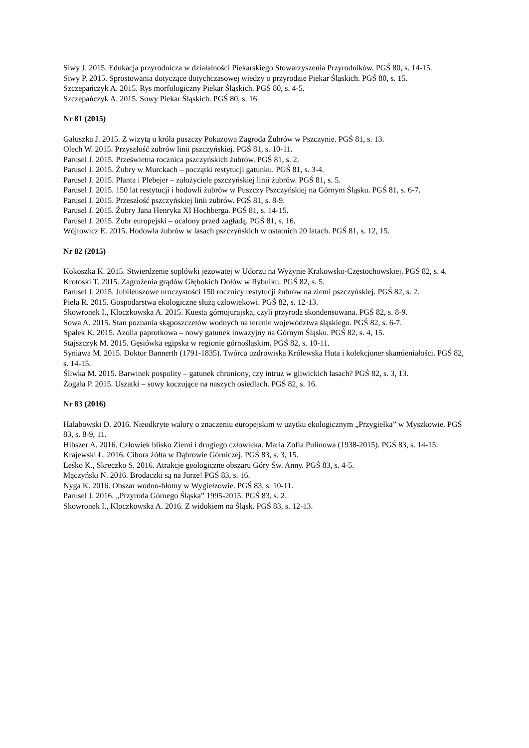Siwy J. 2015. Edukacja przyrodnicza w działalności Piekarskiego Stowarzyszenia Przyrodników. PGŚ 80, s. 14-15.
Siwy P. 2015. Sprostowania dotyczące dotychczasowej wiedzy o przyrodzie Piekar Śląskich. PGŚ 80, s. 15.
Szczepańczyk A. 2015. Rys morfologiczny Piekar Śląskich. PGŚ 80, s. 4-5.
Szczepańczyk A. 2015. Sowy Piekar Śląskich. PGŚ 80, s. 16.
Nr 81 (2015)
Gałuszka J. 2015. Z wizytą u króla puszczy Pokazowa Zagroda Żubrów w Pszczynie. PGŚ 81, s. 13.
Olech W. 2015. Przyszłość żubrów linii pszczyńskiej. PGŚ 81, s. 10-11.
Parusel J. 2015. Prześwietna rocznica pszczyńskich żubrów. PGŚ 81, s. 2.
Parusel J. 2015. Żubry w Murckach – początki restytucji gatunku. PGŚ 81, s. 3-4.
Parusel J. 2015. Planta i Plebejer – założyciele pszczyńskiej linii żubrów. PGŚ 81, s. 5.
Parusel J. 2015. 150 lat restytucji i hodowli żubrów w Puszczy Pszczyńskiej na Górnym Śląsku. PGŚ 81, s. 6-7.
Parusel J. 2015. Przeszłość pszczyńskiej linii żubrów. PGŚ 81, s. 8-9.
Parusel J. 2015. Żubry Jana Henryka XI Hochberga. PGŚ 81, s. 14-15.
Parusel J. 2015. Żubr europejski – ocalony przed zagładą. PGŚ 81, s. 16.
Wójtowicz E. 2015. Hodowla żubrów w lasach pszczyńskich w ostatnich 20 latach. PGŚ 81, s. 12, 15.
Nr 82 (2015)
Kokoszka K. 2015. Stwierdzenie soplówki jeżowatej w Udorzu na Wyżynie Krakowsko-Częstochowskiej. PGŚ 82, s. 4.
Krotoski T. 2015. Zagrożenia grądów Głębokich Dołów w Rybniku. PGŚ 82, s. 5.
Parusel J. 2015. Jubileuszowe uroczystości 150 rocznicy restytucji żubrów na ziemi pszczyńskiej. PGŚ 82, s. 2.
Pieła R. 2015. Gospodarstwa ekologiczne służą człowiekowi. PGŚ 82, s. 12-13.
Skowronek I., Kloczkowska A. 2015. Kuesta górnojurajska, czyli przyroda skondensowana. PGŚ 82, s. 8-9.
Sowa A. 2015. Stan poznania skąposzczetów wodnych na terenie województwa śląskiego. PGŚ 82, s. 6-7.
Spałek K. 2015. Azolla paprotkowa – nowy gatunek inwazyjny na Górnym Śląsku. PGŚ 82, s. 4, 15.
Stajszczyk M. 2015. Gęsiówka egipska w regionie górnośląskim. PGŚ 82, s. 10-11.
Syniawa M. 2015. Doktor Bannerth (1791-1835). Twórca uzdrowiska Królewska Huta i kolekcjoner skamieniałości. PGŚ 82, s. 14-15.
Śliwka M. 2015. Barwinek pospolity – gatunek chroniony, czy intruz w gliwickich lasach? PGŚ 82, s. 3, 13.
Żogała P. 2015. Uszatki – sowy koczujące na naszych osiedlach. PGŚ 82, s. 16.
Nr 83 (2016)
Halabowski D. 2016. Nieodkryte walory o znaczeniu europejskim w użytku ekologicznym „Przygiełka” w Myszkowie. PGŚ 83, s. 8-9, 11.
Hibszer A. 2016. Człowiek blisko Ziemi i drugiego człowieka. Maria Zofia Pulinowa (1938-2015). PGŚ 83, s. 14-15.
Krajewski Ł. 2016. Cibora żółta w Dąbrowie Górniczej. PGŚ 83, s. 3, 15.
Leśko K., Skreczko S. 2016. Atrakcje geologiczne obszaru Góry Św. Anny. PGŚ 83, s. 4-5.
Mączyński N. 2016. Brodaczki są na Jurze! PGŚ 83, s. 16.
Nyga K. 2016. Obszar wodno-błotny w Wygiełzowie. PGŚ 83, s. 10-11.
Parusel J. 2016. „Przyroda Górnego Śląska” 1995-2015. PGŚ 83, s. 2.
Skowronek I., Kloczkowska A. 2016. Z widokiem na Śląsk. PGŚ 83, s. 12-13.